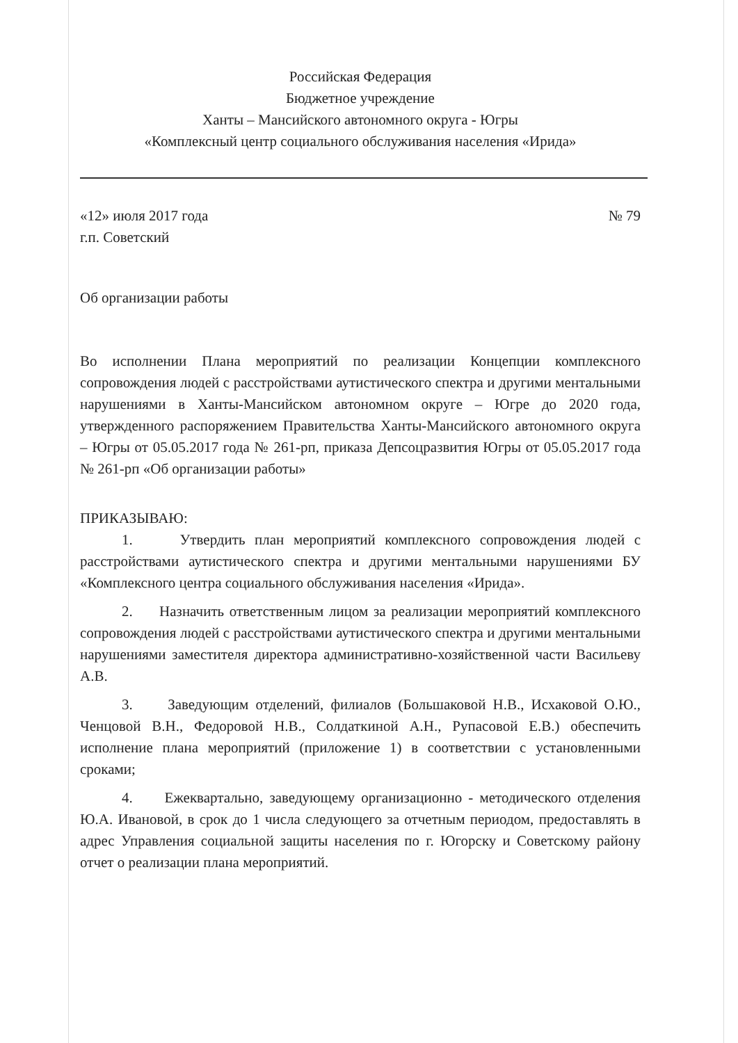Российская Федерация
Бюджетное учреждение
Ханты – Мансийского автономного округа - Югры
«Комплексный центр социального обслуживания населения «Ирида»
«12» июля 2017 года
г.п. Советский
№ 79
Об организации работы
Во исполнении Плана мероприятий по реализации Концепции комплексного сопровождения людей с расстройствами аутистического спектра и другими ментальными нарушениями в Ханты-Мансийском автономном округе – Югре до 2020 года, утвержденного распоряжением Правительства Ханты-Мансийского автономного округа – Югры от 05.05.2017 года № 261-рп, приказа Депсоцразвития Югры от 05.05.2017 года № 261-рп «Об организации работы»
ПРИКАЗЫВАЮ:
1. Утвердить план мероприятий комплексного сопровождения людей с расстройствами аутистического спектра и другими ментальными нарушениями БУ «Комплексного центра социального обслуживания населения «Ирида».
2. Назначить ответственным лицом за реализации мероприятий комплексного сопровождения людей с расстройствами аутистического спектра и другими ментальными нарушениями заместителя директора административно-хозяйственной части Васильеву А.В.
3. Заведующим отделений, филиалов (Большаковой Н.В., Исхаковой О.Ю., Ченцовой В.Н., Федоровой Н.В., Солдаткиной А.Н., Рупасовой Е.В.) обеспечить исполнение плана мероприятий (приложение 1) в соответствии с установленными сроками;
4. Ежеквартально, заведующему организационно - методического отделения Ю.А. Ивановой, в срок до 1 числа следующего за отчетным периодом, предоставлять в адрес Управления социальной защиты населения по г. Югорску и Советскому району отчет о реализации плана мероприятий.